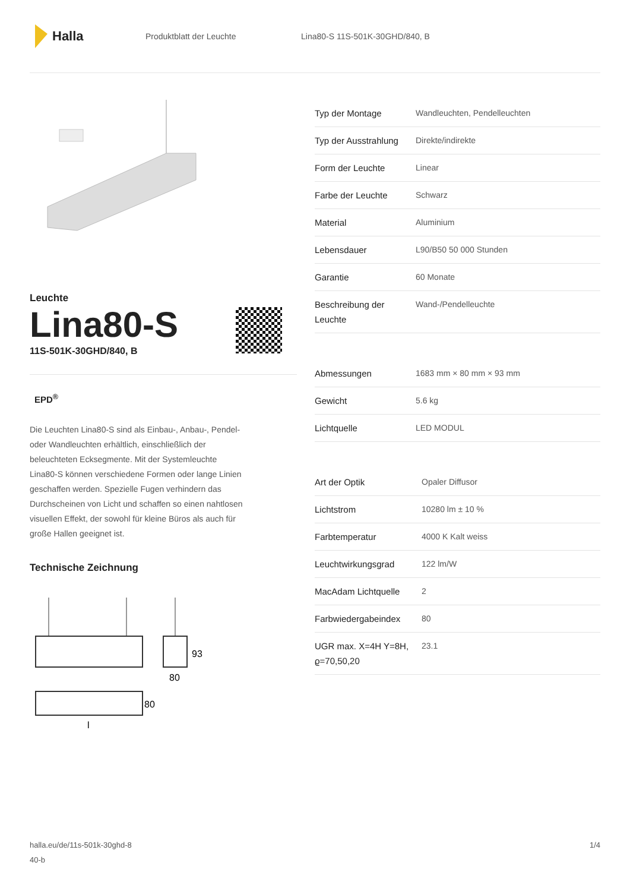Halla
Produktblatt der Leuchte Lina80-S 11S-501K-30GHD/840, B
Leuchte
Lina80-S
11S-501K-30GHD/840, B
EPD<sup>®</sup>
Die Leuchten Lina80-S sind als Einbau-, Anbau-, Pendel- oder Wandleuchten erhältlich, einschließlich der beleuchteten Ecksegmente. Mit der Systemleuchte Lina80-S können verschiedene Formen oder lange Linien geschaffen werden. Spezielle Fugen verhindern das Durchscheinen von Licht und schaffen so einen nahtlosen visuellen Effekt, der sowohl für kleine Büros als auch für große Hallen geeignet ist.
Technische Zeichnung
93
80
80
l
| Typ der Montage | Wandleuchten, Pendelleuchten |
| Typ der Ausstrahlung | Direkte/indirekte |
| Form der Leuchte | Linear |
| Farbe der Leuchte | Schwarz |
| Material | Aluminium |
| Lebensdauer | L90/B50 50 000 Stunden |
| Garantie | 60 Monate |
| Beschreibung der Leuchte | Wand-/Pendelleuchte |
| Abmessungen | 1683 mm × 80 mm × 93 mm |
| Gewicht | 5.6 kg |
| Lichtquelle | LED MODUL |
| Art der Optik | Opaler Diffusor |
| Lichtstrom | 10280 lm ± 10 % |
| Farbtemperatur | 4000 K Kalt weiss |
| Leuchtwirkungsgrad | 122 lm/W |
| MacAdam Lichtquelle | 2 |
| Farbwiedergabeindex | 80 |
| UGR max. X=4H Y=8H, ϱ=70,50,20 | 23.1 |
halla.eu/de/11s-501k-30ghd-8
40-b
1/4